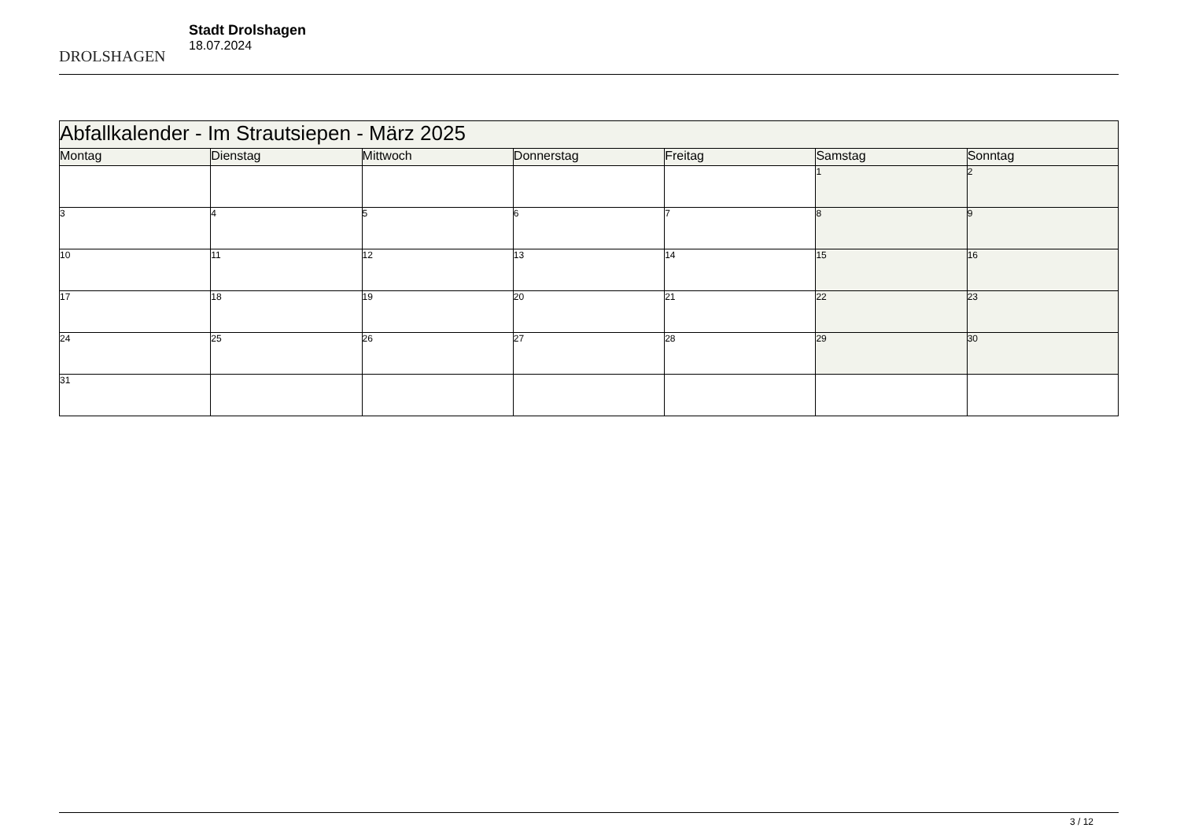DROLSHAGEN
Stadt Drolshagen
18.07.2024
| Abfallkalender - Im Strautsiepen - März 2025 | | | | | | |
| Montag | Dienstag | Mittwoch | Donnerstag | Freitag | Samstag | Sonntag |
| | | | | | 1 | 2 |
| 3 | 4 | 5 | 6 | 7 | 8 | 9 |
| 10 | 11 | 12 | 13 | 14 | 15 | 16 |
| 17 | 18 | 19 | 20 | 21 | 22 | 23 |
| 24 | 25 | 26 | 27 | 28 | 29 | 30 |
| 31 | | | | | | |
3 / 12